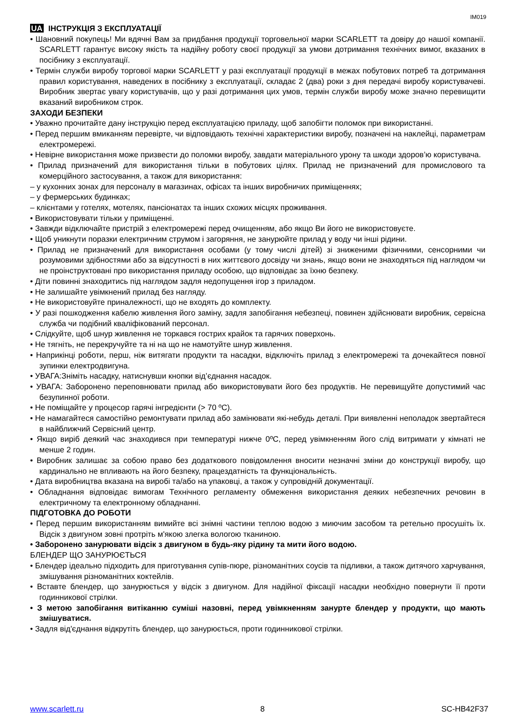IM019
UA ІНСТРУКЦІЯ З ЕКСПЛУАТАЦІЇ
• Шановний покупець! Ми вдячні Вам за придбання продукції торговельної марки SCARLETT та довіру до нашої компанії. SCARLETT гарантує високу якість та надійну роботу своєї продукції за умови дотримання технічних вимог, вказаних в посібнику з експлуатації.
• Термін служби виробу торгової марки SCARLETT у разі експлуатації продукції в межах побутових потреб та дотримання правил користування, наведених в посібнику з експлуатації, складає 2 (два) роки з дня передачі виробу користувачеві. Виробник звертає увагу користувачів, що у разі дотримання цих умов, термін служби виробу може значно перевищити вказаний виробником строк.
ЗАХОДИ БЕЗПЕКИ
• Уважно прочитайте дану інструкцію перед експлуатацією приладу, щоб запобігти поломок при використанні.
• Перед першим вмиканням перевірте, чи відповідають технічні характеристики виробу, позначені на наклейці, параметрам електромережі.
• Невірне використання може призвести до поломки виробу, завдати матеріального урону та шкоди здоров’ю користувача.
• Прилад призначений для використання тільки в побутових цілях. Прилад не призначений для промислового та комерційного застосування, а також для використання:
– у кухонних зонах для персоналу в магазинах, офісах та інших виробничих приміщеннях;
– у фермерських будинках;
– клієнтами у готелях, мотелях, пансіонатах та інших схожих місцях проживання.
• Використовувати тільки у приміщенні.
• Завжди відключайте пристрій з електромережі перед очищенням, або якщо Ви його не використовуєте.
• Щоб уникнути поразки електричним струмом і загоряння, не занурюйте прилад у воду чи інші рідини.
• Прилад не призначений для використання особами (у тому числі дітей) зі зниженими фізичними, сенсорними чи розумовими здібностями або за відсутності в них життєвого досвіду чи знань, якщо вони не знаходяться під наглядом чи не проінструктовані про використання приладу особою, що відповідає за їхню безпеку.
• Діти повинні знаходитись під наглядом задля недопущення ігор з приладом.
• Не залишайте увімкнений прилад без нагляду.
• Не використовуйте приналежності, що не входять до комплекту.
• У разі пошкодження кабелю живлення його заміну, задля запобігання небезпеці, повинен здійснювати виробник, сервісна служба чи подібний кваліфікований персонал.
• Слідкуйте, щоб шнур живлення не торкався гострих крайок та гарячих поверхонь.
• Не тягніть, не перекручуйте та ні на що не намотуйте шнур живлення.
• Наприкінці роботи, перш, ніж витягати продукти та насадки, відключіть прилад з електромережі та дочекайтеся повної зупинки електродвигуна.
• УВАГА:Зніміть насадку, натиснувши кнопки від’єднання насадок.
• УВАГА: Заборонено переповнювати прилад або використовувати його без продуктів. Не перевищуйте допустимий час безупинної роботи.
• Не поміщайте у процесор гарячі інгредієнти (> 70 ºC).
• Не намагайтеся самостійно ремонтувати прилад або замінювати які-небудь деталі. При виявленні неполадок звертайтеся в найближчий Сервісний центр.
• Якщо виріб деякий час знаходився при температурі нижче 0ºC, перед увімкненням його слід витримати у кімнаті не менше 2 годин.
• Виробник залишає за собою право без додаткового повідомлення вносити незначні зміни до конструкції виробу, що кардинально не впливають на його безпеку, працездатність та функціональність.
• Дата виробництва вказана на виробі та/або на упаковці, а також у супровідній документації.
• Обладнання відповідає вимогам Технічного регламенту обмеження використання деяких небезпечних речовин в електричному та електронному обладнанні.
ПІДГОТОВКА ДО РОБОТИ
• Перед першим використанням вимийте всі знімні частини теплою водою з миючим засобом та ретельно просушіть їх. Відсік з двигуном зовні протріть м'якою злегка вологою тканиною.
• Заборонено занурювати відсік з двигуном в будь-яку рідину та мити його водою.
БЛЕНДЕР ЩО ЗАНУРЮЄТЬСЯ
• Блендер ідеально підходить для приготування супів-пюре, різноманітних соусів та підливки, а також дитячого харчування, змішування різноманітних коктейлів.
• Вставте блендер, що занурюється у відсік з двигуном. Для надійної фіксації насадки необхідно повернути її проти годинникової стрілки.
• З метою запобігання витіканню суміші назовні, перед увімкненням занурте блендер у продукти, що мають змішуватися.
• Задля від'єднання відкрутіть блендер, що занурюється, проти годинникової стрілки.
www.scarlett.ru 8 SC-HB42F37